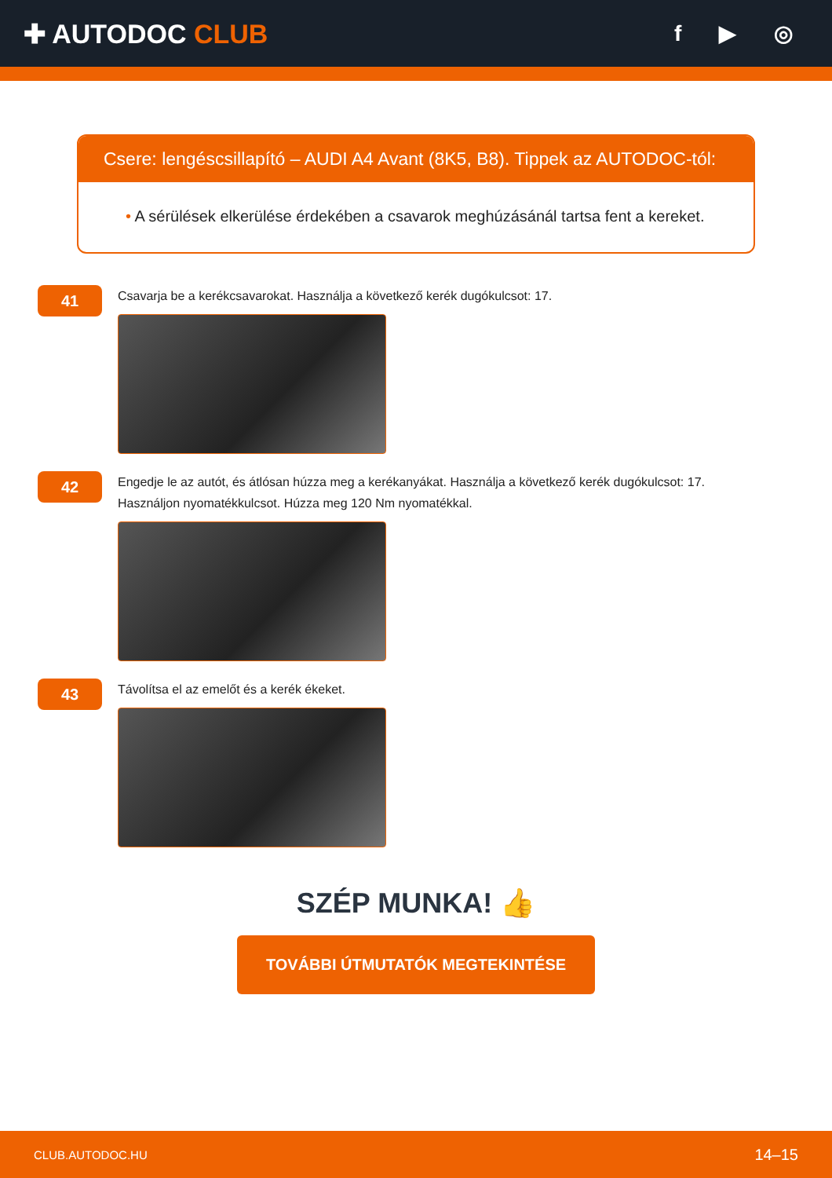✚ AUTODOC CLUB
f ▶ ◎
Csere: lengéscsillapító – AUDI A4 Avant (8K5, B8). Tippek az AUTODOC-tól:
• A sérülések elkerülése érdekében a csavarok meghúzásánál tartsa fent a kereket.
41
Csavarja be a kerékcsavarokat. Használja a következő kerék dugókulcsot: 17.
42
Engedje le az autót, és átlósan húzza meg a kerékanyákat. Használja a következő kerék dugókulcsot: 17.
Használjon nyomatékkulcsot. Húzza meg 120 Nm nyomatékkal.
43
Távolítsa el az emelőt és a kerék ékeket.
SZÉP MUNKA! 👍
TOVÁBBI ÚTMUTATÓK MEGTEKINTÉSE
CLUB.AUTODOC.HU 14–15